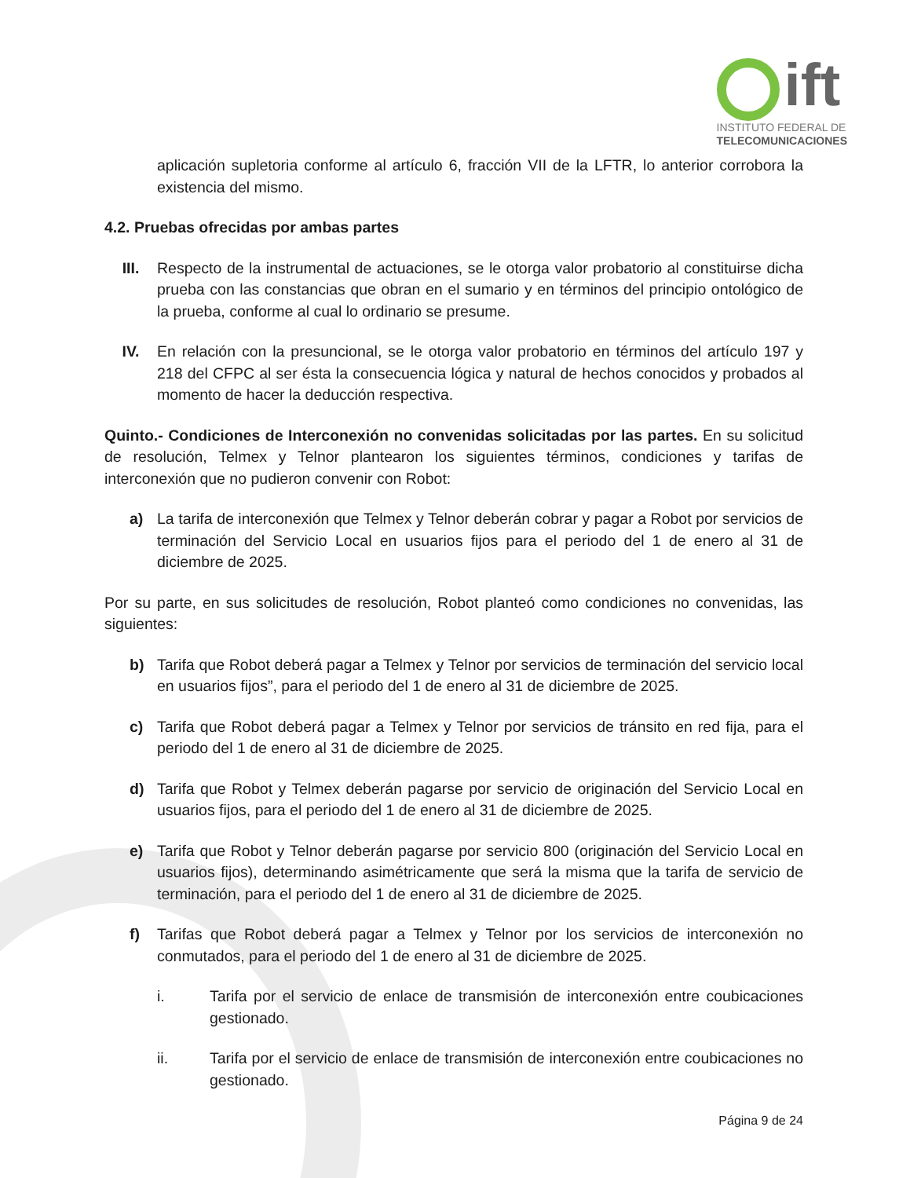ift
INSTITUTO FEDERAL DE
TELECOMUNICACIONES
aplicación supletoria conforme al artículo 6, fracción VII de la LFTR, lo anterior corrobora la existencia del mismo.
4.2. Pruebas ofrecidas por ambas partes
III. Respecto de la instrumental de actuaciones, se le otorga valor probatorio al constituirse dicha prueba con las constancias que obran en el sumario y en términos del principio ontológico de la prueba, conforme al cual lo ordinario se presume.
IV. En relación con la presuncional, se le otorga valor probatorio en términos del artículo 197 y 218 del CFPC al ser ésta la consecuencia lógica y natural de hechos conocidos y probados al momento de hacer la deducción respectiva.
Quinto.- Condiciones de Interconexión no convenidas solicitadas por las partes. En su solicitud de resolución, Telmex y Telnor plantearon los siguientes términos, condiciones y tarifas de interconexión que no pudieron convenir con Robot:
a) La tarifa de interconexión que Telmex y Telnor deberán cobrar y pagar a Robot por servicios de terminación del Servicio Local en usuarios fijos para el periodo del 1 de enero al 31 de diciembre de 2025.
Por su parte, en sus solicitudes de resolución, Robot planteó como condiciones no convenidas, las siguientes:
b) Tarifa que Robot deberá pagar a Telmex y Telnor por servicios de terminación del servicio local en usuarios fijos”, para el periodo del 1 de enero al 31 de diciembre de 2025.
c) Tarifa que Robot deberá pagar a Telmex y Telnor por servicios de tránsito en red fija, para el periodo del 1 de enero al 31 de diciembre de 2025.
d) Tarifa que Robot y Telmex deberán pagarse por servicio de originación del Servicio Local en usuarios fijos, para el periodo del 1 de enero al 31 de diciembre de 2025.
e) Tarifa que Robot y Telnor deberán pagarse por servicio 800 (originación del Servicio Local en usuarios fijos), determinando asimétricamente que será la misma que la tarifa de servicio de terminación, para el periodo del 1 de enero al 31 de diciembre de 2025.
f) Tarifas que Robot deberá pagar a Telmex y Telnor por los servicios de interconexión no conmutados, para el periodo del 1 de enero al 31 de diciembre de 2025.
i. Tarifa por el servicio de enlace de transmisión de interconexión entre coubicaciones gestionado.
ii. Tarifa por el servicio de enlace de transmisión de interconexión entre coubicaciones no gestionado.
Página 9 de 24